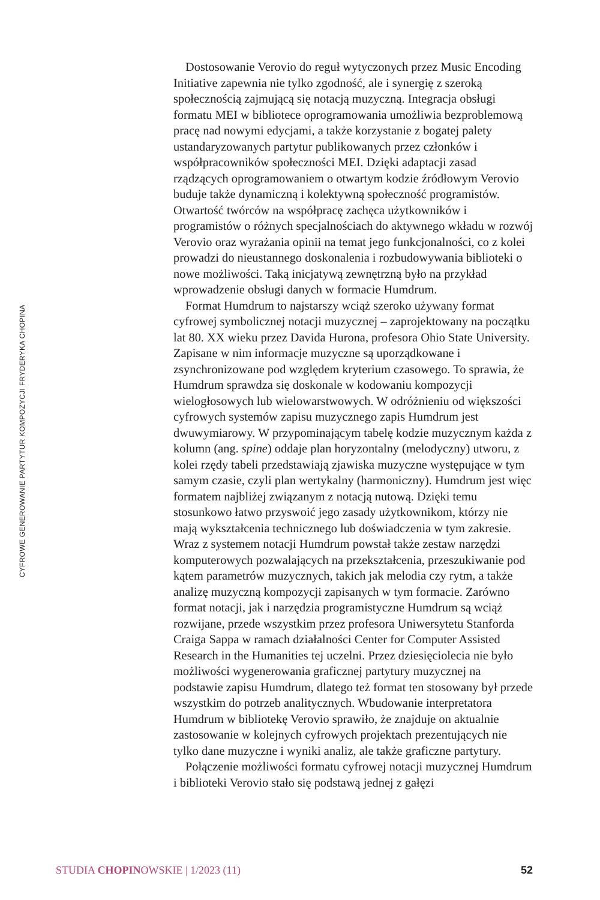CYFROWE GENEROWANIE PARTYTUR KOMPOZYCJI FRYDERYKA CHOPINA
Dostosowanie Verovio do reguł wytyczonych przez Music Encoding Initiative zapewnia nie tylko zgodność, ale i synergię z szeroką społecznością zajmującą się notacją muzyczną. Integracja obsługi formatu MEI w bibliotece oprogramowania umożliwia bezproblemową pracę nad nowymi edycjami, a także korzystanie z bogatej palety ustandaryzowanych partytur publikowanych przez członków i współpracowników społeczności MEI. Dzięki adaptacji zasad rządzących oprogramowaniem o otwartym kodzie źródłowym Verovio buduje także dynamiczną i kolektywną społeczność programistów. Otwartość twórców na współpracę zachęca użytkowników i programistów o różnych specjalnościach do aktywnego wkładu w rozwój Verovio oraz wyrażania opinii na temat jego funkcjonalności, co z kolei prowadzi do nieustannego doskonalenia i rozbudowywania biblioteki o nowe możliwości. Taką inicjatywą zewnętrzną było na przykład wprowadzenie obsługi danych w formacie Humdrum.
Format Humdrum to najstarszy wciąż szeroko używany format cyfrowej symbolicznej notacji muzycznej – zaprojektowany na początku lat 80. XX wieku przez Davida Hurona, profesora Ohio State University. Zapisane w nim informacje muzyczne są uporządkowane i zsynchronizowane pod względem kryterium czasowego. To sprawia, że Humdrum sprawdza się doskonale w kodowaniu kompozycji wielogłosowych lub wielowarstwowych. W odróżnieniu od większości cyfrowych systemów zapisu muzycznego zapis Humdrum jest dwuwymiarowy. W przypominającym tabelę kodzie muzycznym każda z kolumn (ang. spine) oddaje plan horyzontalny (melodyczny) utworu, z kolei rzędy tabeli przedstawiają zjawiska muzyczne występujące w tym samym czasie, czyli plan wertykalny (harmoniczny). Humdrum jest więc formatem najbliżej związanym z notacją nutową. Dzięki temu stosunkowo łatwo przyswoić jego zasady użytkownikom, którzy nie mają wykształcenia technicznego lub doświadczenia w tym zakresie. Wraz z systemem notacji Humdrum powstał także zestaw narzędzi komputerowych pozwalających na przekształcenia, przeszukiwanie pod kątem parametrów muzycznych, takich jak melodia czy rytm, a także analizę muzyczną kompozycji zapisanych w tym formacie. Zarówno format notacji, jak i narzędzia programistyczne Humdrum są wciąż rozwijane, przede wszystkim przez profesora Uniwersytetu Stanforda Craiga Sappa w ramach działalności Center for Computer Assisted Research in the Humanities tej uczelni. Przez dziesięciolecia nie było możliwości wygenerowania graficznej partytury muzycznej na podstawie zapisu Humdrum, dlatego też format ten stosowany był przede wszystkim do potrzeb analitycznych. Wbudowanie interpretatora Humdrum w bibliotekę Verovio sprawiło, że znajduje on aktualnie zastosowanie w kolejnych cyfrowych projektach prezentujących nie tylko dane muzyczne i wyniki analiz, ale także graficzne partytury.
Połączenie możliwości formatu cyfrowej notacji muzycznej Humdrum i biblioteki Verovio stało się podstawą jednej z gałęzi
STUDIA CHOPINOWSKIE | 1/2023 (11) 52